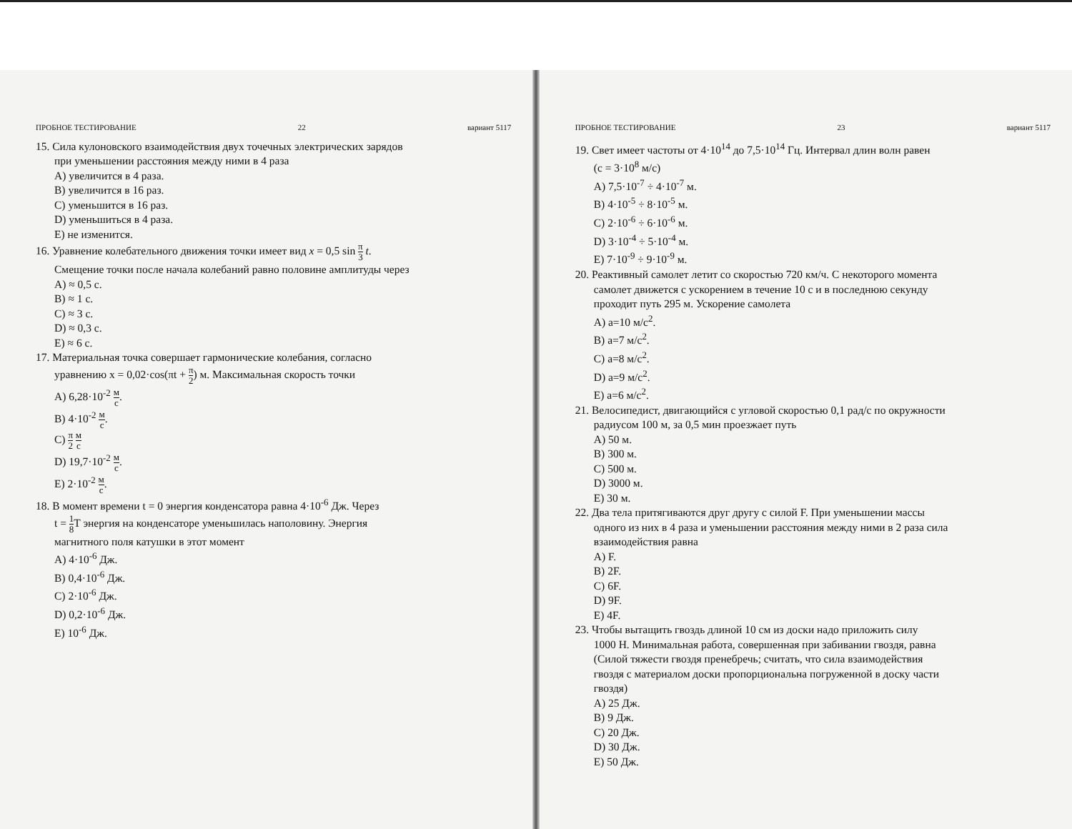ПРОБНОЕ ТЕСТИРОВАНИЕ 22 вариант 5117
15. Сила кулоновского взаимодействия двух точечных электрических зарядов
при уменьшении расстояния между ними в 4 раза
A) увеличится в 4 раза.
B) увеличится в 16 раз.
C) уменьшится в 16 раз.
D) уменьшиться в 4 раза.
E) не изменится.
16. Уравнение колебательного движения точки имеет вид x = 0,5 sin π 3 t.
Смещение точки после начала колебаний равно половине амплитуды через
A) ≈ 0,5 с.
B) ≈ 1 с.
C) ≈ 3 с.
D) ≈ 0,3 с.
E) ≈ 6 с.
17. Материальная точка совершает гармонические колебания, согласно
уравнению x = 0,02·cos(πt + π 2) м. Максимальная скорость точки
A) 6,28·10<sup>-2</sup> м с.
B) 4·10<sup>-2</sup> м с.
C) π 2 м с
D) 19,7·10<sup>-2</sup> м с.
E) 2·10<sup>-2</sup> м с.
18. В момент времени t = 0 энергия конденсатора равна 4·10<sup>-6</sup> Дж. Через
t = 1 8 T энергия на конденсаторе уменьшилась наполовину. Энергия
магнитного поля катушки в этот момент
A) 4·10<sup>-6</sup> Дж.
B) 0,4·10<sup>-6</sup> Дж.
C) 2·10<sup>-6</sup> Дж.
D) 0,2·10<sup>-6</sup> Дж.
E) 10<sup>-6</sup> Дж.
ПРОБНОЕ ТЕСТИРОВАНИЕ 23 вариант 5117
19. Свет имеет частоты от 4·10<sup>14</sup> до 7,5·10<sup>14</sup> Гц. Интервал длин волн равен
(c = 3·10<sup>8</sup> м/с)
A) 7,5·10<sup>-7</sup> ÷ 4·10<sup>-7</sup> м.
B) 4·10<sup>-5</sup> ÷ 8·10<sup>-5</sup> м.
C) 2·10<sup>-6</sup> ÷ 6·10<sup>-6</sup> м.
D) 3·10<sup>-4</sup> ÷ 5·10<sup>-4</sup> м.
E) 7·10<sup>-9</sup> ÷ 9·10<sup>-9</sup> м.
20. Реактивный самолет летит со скоростью 720 км/ч. С некоторого момента
самолет движется с ускорением в течение 10 с и в последнюю секунду
проходит путь 295 м. Ускорение самолета
A) a=10 м/с<sup>2</sup>.
B) a=7 м/с<sup>2</sup>.
C) a=8 м/с<sup>2</sup>.
D) a=9 м/с<sup>2</sup>.
E) a=6 м/с<sup>2</sup>.
21. Велосипедист, двигающийся с угловой скоростью 0,1 рад/с по окружности
радиусом 100 м, за 0,5 мин проезжает путь
A) 50 м.
B) 300 м.
C) 500 м.
D) 3000 м.
E) 30 м.
22. Два тела притягиваются друг другу с силой F. При уменьшении массы
одного из них в 4 раза и уменьшении расстояния между ними в 2 раза сила
взаимодействия равна
A) F.
B) 2F.
C) 6F.
D) 9F.
E) 4F.
23. Чтобы вытащить гвоздь длиной 10 см из доски надо приложить силу
1000 Н. Минимальная работа, совершенная при забивании гвоздя, равна
(Силой тяжести гвоздя пренебречь; считать, что сила взаимодействия
гвоздя с материалом доски пропорциональна погруженной в доску части
гвоздя)
A) 25 Дж.
B) 9 Дж.
C) 20 Дж.
D) 30 Дж.
E) 50 Дж.